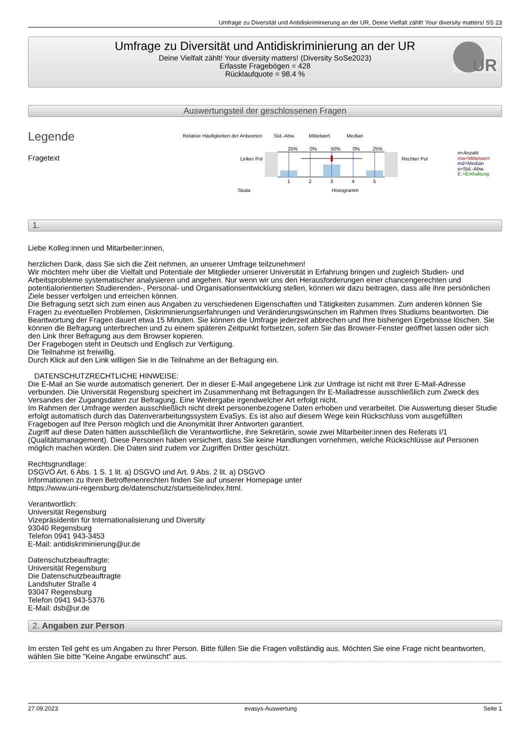Umfrage zu Diversität und Antidiskriminierung an der UR, Deine Vielfalt zählt! Your diversity matters! SS 23
Umfrage zu Diversität und Antidiskriminierung an der UR
Deine Vielfalt zählt! Your diversity matters! (Diversity SoSe2023)
Erfasste Fragebögen = 428
Rücklaufquote = 98.4 %
UR
Auswertungsteil der geschlossenen Fragen
Legende
Fragetext
Relative Häufigkeiten der Antworten
Std.-Abw.
Mittelwert
Median
25%
0%
50%
0%
25%
Linker Pol
Rechter Pol
1
2
3
4
5
Skala
Histogramm
n=Anzahl
mw=Mittelwert
md=Median
s=Std.-Abw.
E.=Enthaltung
1.
Liebe Kolleg:innen und Mitarbeiter:innen,
herzlichen Dank, dass Sie sich die Zeit nehmen, an unserer Umfrage teilzunehmen!
Wir möchten mehr über die Vielfalt und Potentiale der Mitglieder unserer Universität in Erfahrung bringen und zugleich Studien- und Arbeitsprobleme systematischer analysieren und angehen. Nur wenn wir uns den Herausforderungen einer chancengerechten und potentialorientierten Studierenden-, Personal- und Organisationsentwicklung stellen, können wir dazu beitragen, dass alle ihre persönlichen Ziele besser verfolgen und erreichen können.
Die Befragung setzt sich zum einen aus Angaben zu verschiedenen Eigenschaften und Tätigkeiten zusammen. Zum anderen können Sie Fragen zu eventuellen Problemen, Diskriminierungserfahrungen und Veränderungswünschen im Rahmen Ihres Studiums beantworten. Die Beantwortung der Fragen dauert etwa 15 Minuten. Sie können die Umfrage jederzeit abbrechen und Ihre bisherigen Ergebnisse löschen. Sie können die Befragung unterbrechen und zu einem späteren Zeitpunkt fortsetzen, sofern Sie das Browser-Fenster geöffnet lassen oder sich den Link Ihrer Befragung aus dem Browser kopieren.
Der Fragebogen steht in Deutsch und Englisch zur Verfügung.
Die Teilnahme ist freiwillig.
Durch Klick auf den Link willigen Sie in die Teilnahme an der Befragung ein.
DATENSCHUTZRECHTLICHE HINWEISE:
Die E-Mail an Sie wurde automatisch generiert. Der in dieser E-Mail angegebene Link zur Umfrage ist nicht mit Ihrer E-Mail-Adresse verbunden. Die Universität Regensburg speichert im Zusammenhang mit Befragungen Ihr E-Mailadresse ausschließlich zum Zweck des Versandes der Zugangsdaten zur Befragung. Eine Weitergabe irgendwelcher Art erfolgt nicht.
Im Rahmen der Umfrage werden ausschließlich nicht direkt personenbezogene Daten erhoben und verarbeitet. Die Auswertung dieser Studie erfolgt automatisch durch das Datenverarbeitungssystem EvaSys. Es ist also auf diesem Wege kein Rückschluss vom ausgefüllten Fragebogen auf Ihre Person möglich und die Anonymität Ihrer Antworten garantiert.
Zugriff auf diese Daten hätten ausschließlich die Verantwortliche, ihre Sekretärin, sowie zwei Mitarbeiter:innen des Referats I/1 (Qualitätsmanagement). Diese Personen haben versichert, dass Sie keine Handlungen vornehmen, welche Rückschlüsse auf Personen möglich machen würden. Die Daten sind zudem vor Zugriffen Dritter geschützt.
Rechtsgrundlage:
DSGVO Art. 6 Abs. 1 S. 1 lit. a) DSGVO und Art. 9 Abs. 2 lit. a) DSGVO
Informationen zu Ihren Betroffenenrechten finden Sie auf unserer Homepage unter
https://www.uni-regensburg.de/datenschutz/startseite/index.html.
Verantwortlich:
Universität Regensburg
Vizepräsidentin für Internationalisierung und Diversity
93040 Regensburg
Telefon 0941 943-3453
E-Mail: antidiskriminierung@ur.de
Datenschutzbeauftragte:
Universität Regensburg
Die Datenschutzbeauftragte
Landshuter Straße 4
93047 Regensburg
Telefon 0941 943-5376
E-Mail: dsb@ur.de
2. Angaben zur Person
Im ersten Teil geht es um Angaben zu Ihrer Person. Bitte füllen Sie die Fragen vollständig aus. Möchten Sie eine Frage nicht beantworten, wählen Sie bitte "Keine Angabe erwünscht" aus.
27.09.2023 evasys-Auswertung Seite 1